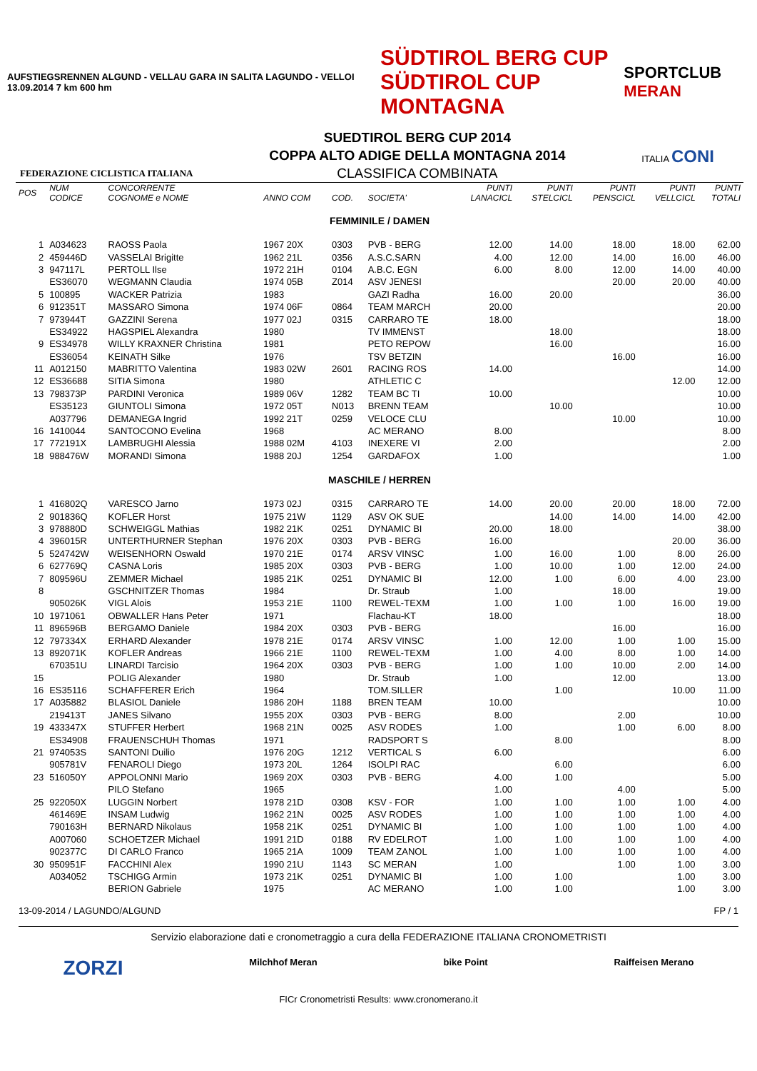AUFSTIEGSRENNEN ALGUND - VELLAU GARA IN SALITA LAGUNDO - VELLOI 13.09.2014 7 km 600 hm
SÜDTIROL BERG CUP
SÜDTIROL CUP MONTAGNA
SPORTCLUB MERAN
FEDERAZIONE CICLISTICA ITALIANA
SUEDTIROL BERG CUP 2014
COPPA ALTO ADIGE DELLA MONTAGNA 2014
CLASSIFICA COMBINATA
ITALIA CONI
| POS | NUM CODICE | CONCORRENTE COGNOME e NOME | ANNO COM | COD. | SOCIETA' | PUNTI LANACICL | PUNTI STELCICL | PUNTI PENSCICL | PUNTI VELLCICL | PUNTI TOTALI |
| --- | --- | --- | --- | --- | --- | --- | --- | --- | --- | --- |
| FEMMINILE / DAMEN | | | | | | | | | | |
| 1 | A034623 | RAOSS Paola | 1967 20X | 0303 | PVB - BERG | 12.00 | 14.00 | 18.00 | 18.00 | 62.00 |
| 2 | 459446D | VASSELAI Brigitte | 1962 21L | 0356 | A.S.C.SARN | 4.00 | 12.00 | 14.00 | 16.00 | 46.00 |
| 3 | 947117L | PERTOLL Ilse | 1972 21H | 0104 | A.B.C. EGN | 6.00 | 8.00 | 12.00 | 14.00 | 40.00 |
| | ES36070 | WEGMANN Claudia | 1974 05B | Z014 | ASV JENESI | | | 20.00 | 20.00 | 40.00 |
| 5 | 100895 | WACKER Patrizia | 1983 | | GAZI Radha | 16.00 | 20.00 | | | 36.00 |
| 6 | 912351T | MASSARO Simona | 1974 06F | 0864 | TEAM MARCH | 20.00 | | | | 20.00 |
| 7 | 973944T | GAZZINI Serena | 1977 02J | 0315 | CARRARO TE | 18.00 | | | | 18.00 |
| | ES34922 | HAGSPIEL Alexandra | 1980 | | TV IMMENST | | 18.00 | | | 18.00 |
| 9 | ES34978 | WILLY KRAXNER Christina | 1981 | | PETO REPOW | | 16.00 | | | 16.00 |
| | ES36054 | KEINATH Silke | 1976 | | TSV BETZIN | | | 16.00 | | 16.00 |
| 11 | A012150 | MABRITTO Valentina | 1983 02W | 2601 | RACING ROS | 14.00 | | | | 14.00 |
| 12 | ES36688 | SITIA Simona | 1980 | | ATHLETIC C | | | | 12.00 | 12.00 |
| 13 | 798373P | PARDINI Veronica | 1989 06V | 1282 | TEAM BC TI | 10.00 | | | | 10.00 |
| | ES35123 | GIUNTOLI Simona | 1972 05T | N013 | BRENN TEAM | | 10.00 | | | 10.00 |
| | A037796 | DEMANEGA Ingrid | 1992 21T | 0259 | VELOCE CLU | | | 10.00 | | 10.00 |
| 16 | 1410044 | SANTOCONO Evelina | 1968 | | AC MERANO | 8.00 | | | | 8.00 |
| 17 | 772191X | LAMBRUGHI Alessia | 1988 02M | 4103 | INEXERE VI | 2.00 | | | | 2.00 |
| 18 | 988476W | MORANDI Simona | 1988 20J | 1254 | GARDAFOX | 1.00 | | | | 1.00 |
| MASCHILE / HERREN | | | | | | | | | | |
| 1 | 416802Q | VARESCO Jarno | 1973 02J | 0315 | CARRARO TE | 14.00 | 20.00 | 20.00 | 18.00 | 72.00 |
| 2 | 901836Q | KOFLER Horst | 1975 21W | 1129 | ASV OK SUE | | 14.00 | 14.00 | 14.00 | 42.00 |
| 3 | 978880D | SCHWEIGGL Mathias | 1982 21K | 0251 | DYNAMIC BI | 20.00 | 18.00 | | | 38.00 |
| 4 | 396015R | UNTERTHURNER Stephan | 1976 20X | 0303 | PVB - BERG | 16.00 | | | 20.00 | 36.00 |
| 5 | 524742W | WEISENHORN Oswald | 1970 21E | 0174 | ARSV VINSC | 1.00 | 16.00 | 1.00 | 8.00 | 26.00 |
| 6 | 627769Q | CASNA Loris | 1985 20X | 0303 | PVB - BERG | 1.00 | 10.00 | 1.00 | 12.00 | 24.00 |
| 7 | 809596U | ZEMMER Michael | 1985 21K | 0251 | DYNAMIC BI | 12.00 | 1.00 | 6.00 | 4.00 | 23.00 |
| 8 | | GSCHNITZER Thomas | 1984 | | Dr. Straub | 1.00 | | 18.00 | | 19.00 |
| | 905026K | VIGL Alois | 1953 21E | 1100 | REWEL-TEXM | 1.00 | 1.00 | 1.00 | 16.00 | 19.00 |
| 10 | 1971061 | OBWALLER Hans Peter | 1971 | | Flachau-KT | 18.00 | | | | 18.00 |
| 11 | 896596B | BERGAMO Daniele | 1984 20X | 0303 | PVB - BERG | | | 16.00 | | 16.00 |
| 12 | 797334X | ERHARD Alexander | 1978 21E | 0174 | ARSV VINSC | 1.00 | 12.00 | 1.00 | 1.00 | 15.00 |
| 13 | 892071K | KOFLER Andreas | 1966 21E | 1100 | REWEL-TEXM | 1.00 | 4.00 | 8.00 | 1.00 | 14.00 |
| | 670351U | LINARDI Tarcisio | 1964 20X | 0303 | PVB - BERG | 1.00 | 1.00 | 10.00 | 2.00 | 14.00 |
| 15 | | POLIG Alexander | 1980 | | Dr. Straub | 1.00 | | 12.00 | | 13.00 |
| 16 | ES35116 | SCHAFFERER Erich | 1964 | | TOM.SILLER | | 1.00 | | 10.00 | 11.00 |
| 17 | A035882 | BLASIOL Daniele | 1986 20H | 1188 | BREN TEAM | 10.00 | | | | 10.00 |
| | 219413T | JANES Silvano | 1955 20X | 0303 | PVB - BERG | 8.00 | | 2.00 | | 10.00 |
| 19 | 433347X | STUFFER Herbert | 1968 21N | 0025 | ASV RODES | 1.00 | | 1.00 | 6.00 | 8.00 |
| | ES34908 | FRAUENSCHUH Thomas | 1971 | | RADSPORT S | | 8.00 | | | 8.00 |
| 21 | 974053S | SANTONI Duilio | 1976 20G | 1212 | VERTICAL S | 6.00 | | | | 6.00 |
| | 905781V | FENAROLI Diego | 1973 20L | 1264 | ISOLPI RAC | | 6.00 | | | 6.00 |
| 23 | 516050Y | APPOLONNI Mario | 1969 20X | 0303 | PVB - BERG | 4.00 | 1.00 | | | 5.00 |
| | | PILO Stefano | 1965 | | | 1.00 | | 4.00 | | 5.00 |
| 25 | 922050X | LUGGIN Norbert | 1978 21D | 0308 | KSV - FOR | 1.00 | 1.00 | 1.00 | 1.00 | 4.00 |
| | 461469E | INSAM Ludwig | 1962 21N | 0025 | ASV RODES | 1.00 | 1.00 | 1.00 | 1.00 | 4.00 |
| | 790163H | BERNARD Nikolaus | 1958 21K | 0251 | DYNAMIC BI | 1.00 | 1.00 | 1.00 | 1.00 | 4.00 |
| | A007060 | SCHOETZER Michael | 1991 21D | 0188 | RV EDELROT | 1.00 | 1.00 | 1.00 | 1.00 | 4.00 |
| | 902377C | DI CARLO Franco | 1965 21A | 1009 | TEAM ZANOL | 1.00 | 1.00 | 1.00 | 1.00 | 4.00 |
| 30 | 950951F | FACCHINI Alex | 1990 21U | 1143 | SC MERAN | 1.00 | | 1.00 | 1.00 | 3.00 |
| | A034052 | TSCHIGG Armin | 1973 21K | 0251 | DYNAMIC BI | 1.00 | 1.00 | | 1.00 | 3.00 |
| | | BERION Gabriele | 1975 | | AC MERANO | 1.00 | 1.00 | | 1.00 | 3.00 |
13-09-2014 / LAGUNDO/ALGUND FP / 1
Servizio elaborazione dati e cronometraggio a cura della FEDERAZIONE ITALIANA CRONOMETRISTI
ZORZI Milchhof Meran bike Point Raiffeisen Merano
FICr Cronometristi Results: www.cronomerano.it